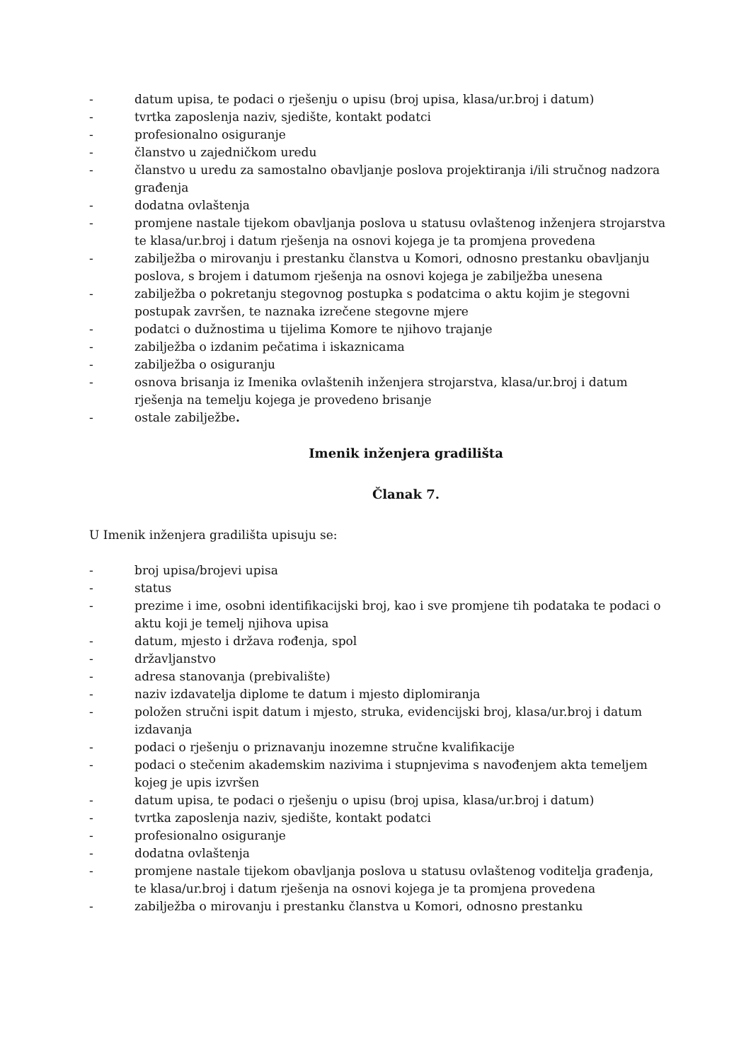- datum upisa, te podaci o rješenju o upisu (broj upisa, klasa/ur.broj i datum)
- tvrtka zaposlenja naziv, sjedište, kontakt podatci
- profesionalno osiguranje
- članstvo u zajedničkom uredu
- članstvo u uredu za samostalno obavljanje poslova projektiranja i/ili stručnog nadzora građenja
- dodatna ovlaštenja
- promjene nastale tijekom obavljanja poslova u statusu ovlaštenog inženjera strojarstva te klasa/ur.broj i datum rješenja na osnovi kojega je ta promjena provedena
- zabilježba o mirovanju i prestanku članstva u Komori, odnosno prestanku obavljanju poslova, s brojem i datumom rješenja na osnovi kojega je zabilježba unesena
- zabilježba o pokretanju stegovnog postupka s podatcima o aktu kojim je stegovni postupak završen, te naznaka izrečene stegovne mjere
- podatci o dužnostima u tijelima Komore te njihovo trajanje
- zabilježba o izdanim pečatima i iskaznicama
- zabilježba o osiguranju
- osnova brisanja iz Imenika ovlaštenih inženjera strojarstva, klasa/ur.broj i datum rješenja na temelju kojega je provedeno brisanje
- ostale zabilježbe.
Imenik inženjera gradilišta
Članak 7.
U Imenik inženjera gradilišta upisuju se:
- broj upisa/brojevi upisa
- status
- prezime i ime, osobni identifikacijski broj, kao i sve promjene tih podataka te podaci o aktu koji je temelj njihova upisa
- datum, mjesto i država rođenja, spol
- državljanstvo
- adresa stanovanja (prebivalište)
- naziv izdavatelja diplome te datum i mjesto diplomiranja
- položen stručni ispit datum i mjesto, struka, evidencijski broj, klasa/ur.broj i datum izdavanja
- podaci o rješenju o priznavanju inozemne stručne kvalifikacije
- podaci o stečenim akademskim nazivima i stupnjevima s navođenjem akta temeljem kojeg je upis izvršen
- datum upisa, te podaci o rješenju o upisu (broj upisa, klasa/ur.broj i datum)
- tvrtka zaposlenja naziv, sjedište, kontakt podatci
- profesionalno osiguranje
- dodatna ovlaštenja
- promjene nastale tijekom obavljanja poslova u statusu ovlaštenog voditelja građenja, te klasa/ur.broj i datum rješenja na osnovi kojega je ta promjena provedena
- zabilježba o mirovanju i prestanku članstva u Komori, odnosno prestanku